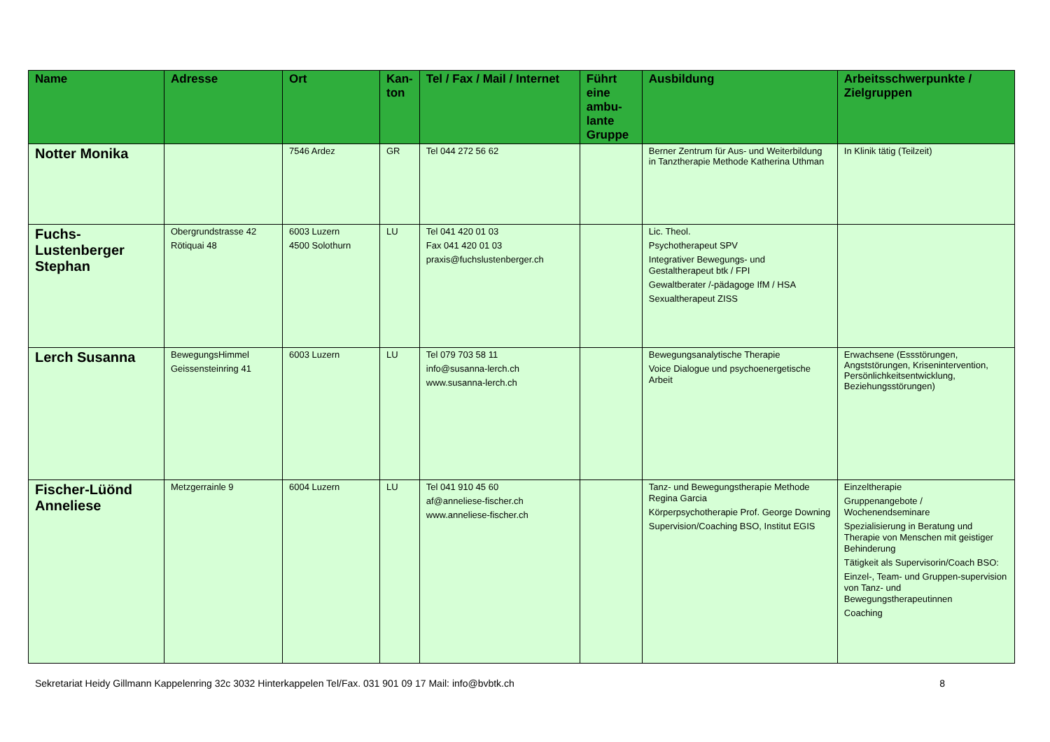| Name | Adresse | Ort | Kan-ton | Tel / Fax / Mail / Internet | Führt eine ambu-lante Gruppe | Ausbildung | Arbeitsschwerpunkte / Zielgruppen |
| --- | --- | --- | --- | --- | --- | --- | --- |
| Notter Monika | | 7546 Ardez | GR | Tel 044 272 56 62 | | Berner Zentrum für Aus- und Weiterbildung in Tanztherapie Methode Katherina Uthman | In Klinik tätig (Teilzeit) |
| Fuchs-Lustenberger Stephan | Obergrundstrasse 42 Rötiquai 48 | 6003 Luzern 4500 Solothurn | LU | Tel 041 420 01 03 Fax 041 420 01 03 praxis@fuchslustenberger.ch | | Lic. Theol. Psychotherapeut SPV Integrativer Bewegungs- und Gestaltherapeut btk / FPI Gewaltberater /-pädagoge IfM / HSA Sexualtherapeut ZISS | |
| Lerch Susanna | BewegungsHimmel Geissensteinring 41 | 6003 Luzern | LU | Tel 079 703 58 11 info@susanna-lerch.ch www.susanna-lerch.ch | | Bewegungsanalytische Therapie Voice Dialogue und psychoenergetische Arbeit | Erwachsene (Essstörungen, Angststörungen, Krisenintervention, Persönlichkeitsentwicklung, Beziehungsstörungen) |
| Fischer-Lüönd Anneliese | Metzgerrainle 9 | 6004 Luzern | LU | Tel 041 910 45 60 af@anneliese-fischer.ch www.anneliese-fischer.ch | | Tanz- und Bewegungstherapie Methode Regina Garcia Körperpsychotherapie Prof. George Downing Supervision/Coaching BSO, Institut EGIS | Einzeltherapie Gruppenangebote / Wochenendseminare Spezialisierung in Beratung und Therapie von Menschen mit geistiger Behinderung Tätigkeit als Supervisorin/Coach BSO: Einzel-, Team- und Gruppen-supervision von Tanz- und Bewegungstherapeutinnen Coaching |
Sekretariat Heidy Gillmann Kappelenring 32c 3032 Hinterkappelen Tel/Fax. 031 901 09 17 Mail: info@bvbtk.ch 8